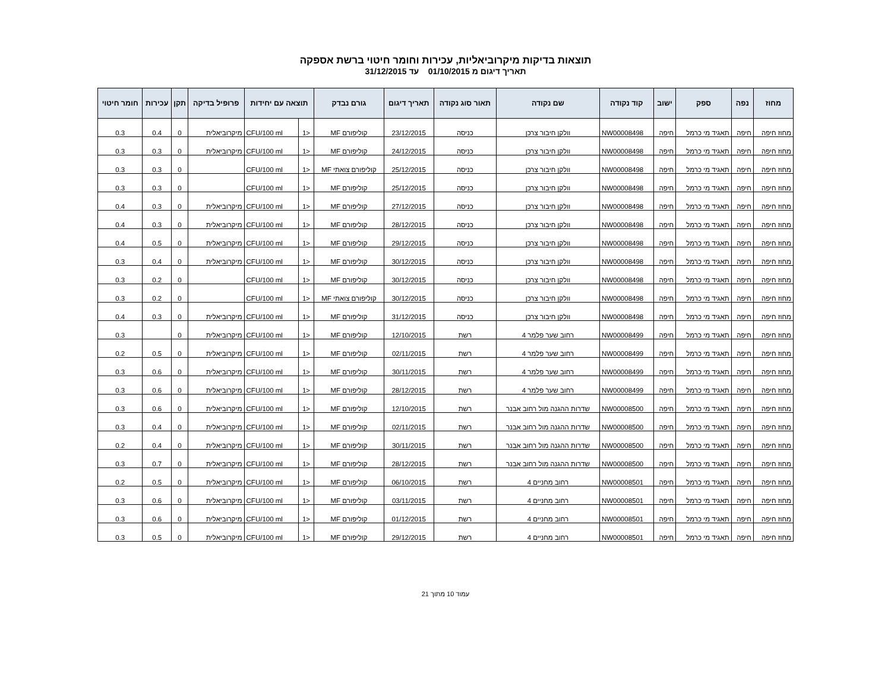תוצאות בדיקות מיקרוביאליות, עכירות וחומר חיטוי ברשת אספקה
תאריך דיגום מ 01/10/2015 עד 31/12/2015
| מחוז | נפה | ספק | ישוב | קוד נקודה | שם נקודה | תאור סוג נקודה | תאריך דיגום | גורם נבדק | תוצאה עם יחידות | | פרופיל בדיקה | תקן | עכירות | חומר חיטוי |
| --- | --- | --- | --- | --- | --- | --- | --- | --- | --- | --- | --- | --- | --- | --- |
| מחוז חיפה | חיפה | תאגיד מי כרמל | חיפה | NW00008498 | וולקן חיבור צרכן | כניסה | 23/12/2015 | קוליפורם MF | <1 | CFU/100 ml | מיקרוביאלית | 0 | 0.4 | 0.3 |
| מחוז חיפה | חיפה | תאגיד מי כרמל | חיפה | NW00008498 | וולקן חיבור צרכן | כניסה | 24/12/2015 | קוליפורם MF | <1 | CFU/100 ml | מיקרוביאלית | 0 | 0.3 | 0.3 |
| מחוז חיפה | חיפה | תאגיד מי כרמל | חיפה | NW00008498 | וולקן חיבור צרכן | כניסה | 25/12/2015 | קוליפורם צואתי MF | <1 | CFU/100 ml | | 0 | 0.3 | 0.3 |
| מחוז חיפה | חיפה | תאגיד מי כרמל | חיפה | NW00008498 | וולקן חיבור צרכן | כניסה | 25/12/2015 | קוליפורם MF | <1 | CFU/100 ml | | 0 | 0.3 | 0.3 |
| מחוז חיפה | חיפה | תאגיד מי כרמל | חיפה | NW00008498 | וולקן חיבור צרכן | כניסה | 27/12/2015 | קוליפורם MF | <1 | CFU/100 ml | מיקרוביאלית | 0 | 0.3 | 0.4 |
| מחוז חיפה | חיפה | תאגיד מי כרמל | חיפה | NW00008498 | וולקן חיבור צרכן | כניסה | 28/12/2015 | קוליפורם MF | <1 | CFU/100 ml | מיקרוביאלית | 0 | 0.3 | 0.4 |
| מחוז חיפה | חיפה | תאגיד מי כרמל | חיפה | NW00008498 | וולקן חיבור צרכן | כניסה | 29/12/2015 | קוליפורם MF | <1 | CFU/100 ml | מיקרוביאלית | 0 | 0.5 | 0.4 |
| מחוז חיפה | חיפה | תאגיד מי כרמל | חיפה | NW00008498 | וולקן חיבור צרכן | כניסה | 30/12/2015 | קוליפורם MF | <1 | CFU/100 ml | מיקרוביאלית | 0 | 0.4 | 0.3 |
| מחוז חיפה | חיפה | תאגיד מי כרמל | חיפה | NW00008498 | וולקן חיבור צרכן | כניסה | 30/12/2015 | קוליפורם MF | <1 | CFU/100 ml | | 0 | 0.2 | 0.3 |
| מחוז חיפה | חיפה | תאגיד מי כרמל | חיפה | NW00008498 | וולקן חיבור צרכן | כניסה | 30/12/2015 | קוליפורם צואתי MF | <1 | CFU/100 ml | | 0 | 0.2 | 0.3 |
| מחוז חיפה | חיפה | תאגיד מי כרמל | חיפה | NW00008498 | וולקן חיבור צרכן | כניסה | 31/12/2015 | קוליפורם MF | <1 | CFU/100 ml | מיקרוביאלית | 0 | 0.3 | 0.4 |
| מחוז חיפה | חיפה | תאגיד מי כרמל | חיפה | NW00008499 | רחוב שער פלמר 4 | רשת | 12/10/2015 | קוליפורם MF | <1 | CFU/100 ml | מיקרוביאלית | 0 | | 0.3 |
| מחוז חיפה | חיפה | תאגיד מי כרמל | חיפה | NW00008499 | רחוב שער פלמר 4 | רשת | 02/11/2015 | קוליפורם MF | <1 | CFU/100 ml | מיקרוביאלית | 0 | 0.5 | 0.2 |
| מחוז חיפה | חיפה | תאגיד מי כרמל | חיפה | NW00008499 | רחוב שער פלמר 4 | רשת | 30/11/2015 | קוליפורם MF | <1 | CFU/100 ml | מיקרוביאלית | 0 | 0.6 | 0.3 |
| מחוז חיפה | חיפה | תאגיד מי כרמל | חיפה | NW00008499 | רחוב שער פלמר 4 | רשת | 28/12/2015 | קוליפורם MF | <1 | CFU/100 ml | מיקרוביאלית | 0 | 0.6 | 0.3 |
| מחוז חיפה | חיפה | תאגיד מי כרמל | חיפה | NW00008500 | שדרות ההגנה מול רחוב אבנר | רשת | 12/10/2015 | קוליפורם MF | <1 | CFU/100 ml | מיקרוביאלית | 0 | 0.6 | 0.3 |
| מחוז חיפה | חיפה | תאגיד מי כרמל | חיפה | NW00008500 | שדרות ההגנה מול רחוב אבנר | רשת | 02/11/2015 | קוליפורם MF | <1 | CFU/100 ml | מיקרוביאלית | 0 | 0.4 | 0.3 |
| מחוז חיפה | חיפה | תאגיד מי כרמל | חיפה | NW00008500 | שדרות ההגנה מול רחוב אבנר | רשת | 30/11/2015 | קוליפורם MF | <1 | CFU/100 ml | מיקרוביאלית | 0 | 0.4 | 0.2 |
| מחוז חיפה | חיפה | תאגיד מי כרמל | חיפה | NW00008500 | שדרות ההגנה מול רחוב אבנר | רשת | 28/12/2015 | קוליפורם MF | <1 | CFU/100 ml | מיקרוביאלית | 0 | 0.7 | 0.3 |
| מחוז חיפה | חיפה | תאגיד מי כרמל | חיפה | NW00008501 | רחוב מחניים 4 | רשת | 06/10/2015 | קוליפורם MF | <1 | CFU/100 ml | מיקרוביאלית | 0 | 0.5 | 0.2 |
| מחוז חיפה | חיפה | תאגיד מי כרמל | חיפה | NW00008501 | רחוב מחניים 4 | רשת | 03/11/2015 | קוליפורם MF | <1 | CFU/100 ml | מיקרוביאלית | 0 | 0.6 | 0.3 |
| מחוז חיפה | חיפה | תאגיד מי כרמל | חיפה | NW00008501 | רחוב מחניים 4 | רשת | 01/12/2015 | קוליפורם MF | <1 | CFU/100 ml | מיקרוביאלית | 0 | 0.6 | 0.3 |
| מחוז חיפה | חיפה | תאגיד מי כרמל | חיפה | NW00008501 | רחוב מחניים 4 | רשת | 29/12/2015 | קוליפורם MF | <1 | CFU/100 ml | מיקרוביאלית | 0 | 0.5 | 0.3 |
עמוד 10 מתוך 21